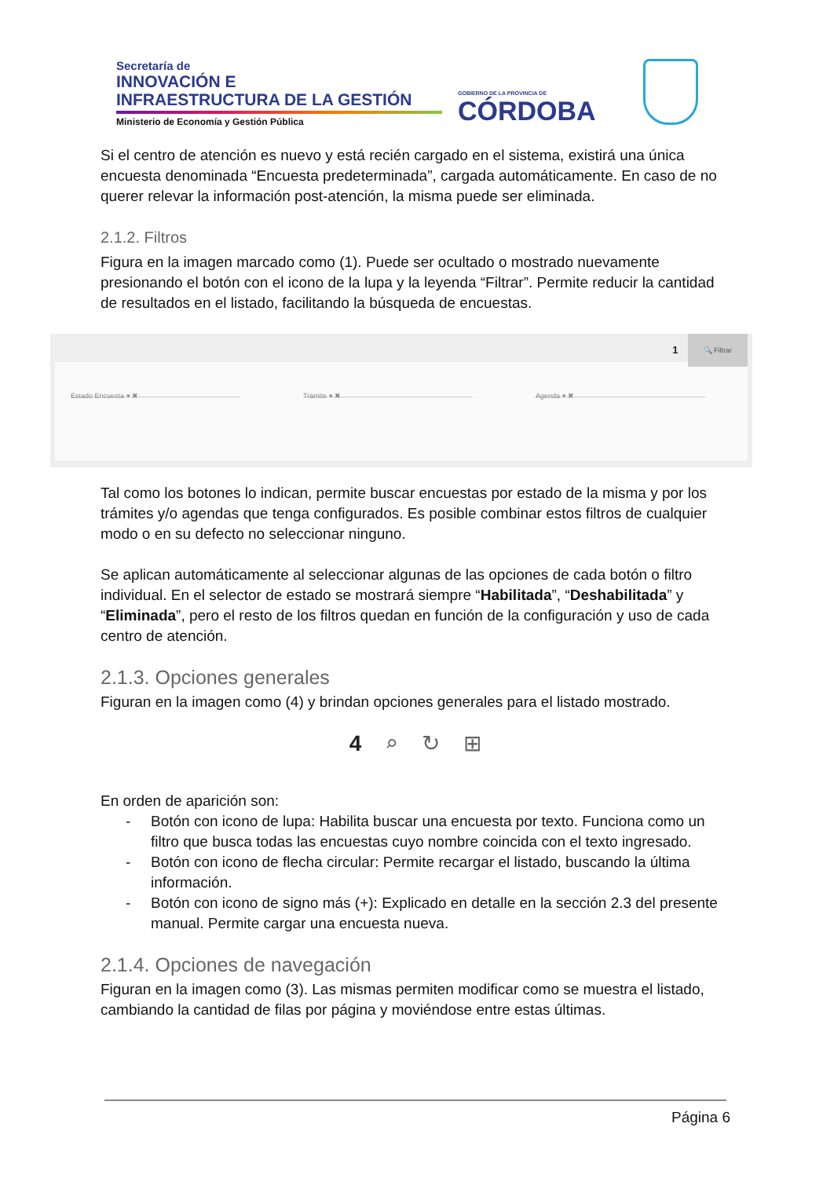Secretaría de
INNOVACIÓN E
INFRAESTRUCTURA DE LA GESTIÓN
Ministerio de Economía y Gestión Pública
GOBIERNO DE LA PROVINCIA DE
CÓRDOBA
Si el centro de atención es nuevo y está recién cargado en el sistema, existirá una única encuesta denominada “Encuesta predeterminada”, cargada automáticamente. En caso de no querer relevar la información post-atención, la misma puede ser eliminada.
2.1.2. Filtros
Figura en la imagen marcado como (1). Puede ser ocultado o mostrado nuevamente presionando el botón con el icono de la lupa y la leyenda “Filtrar”. Permite reducir la cantidad de resultados en el listado, facilitando la búsqueda de encuestas.
1 🔍 Filtrar
Estado Encuesta ▾ ✖ Trámite ▾ ✖ Agenda ▾ ✖
Tal como los botones lo indican, permite buscar encuestas por estado de la misma y por los trámites y/o agendas que tenga configurados. Es posible combinar estos filtros de cualquier modo o en su defecto no seleccionar ninguno.
Se aplican automáticamente al seleccionar algunas de las opciones de cada botón o filtro individual. En el selector de estado se mostrará siempre “Habilitada”, “Deshabilitada” y “Eliminada”, pero el resto de los filtros quedan en función de la configuración y uso de cada centro de atención.
2.1.3. Opciones generales
Figuran en la imagen como (4) y brindan opciones generales para el listado mostrado.
4 ⌕ ↻ ⊞
En orden de aparición son:
- Botón con icono de lupa: Habilita buscar una encuesta por texto. Funciona como un filtro que busca todas las encuestas cuyo nombre coincida con el texto ingresado.
- Botón con icono de flecha circular: Permite recargar el listado, buscando la última información.
- Botón con icono de signo más (+): Explicado en detalle en la sección 2.3 del presente manual. Permite cargar una encuesta nueva.
2.1.4. Opciones de navegación
Figuran en la imagen como (3). Las mismas permiten modificar como se muestra el listado, cambiando la cantidad de filas por página y moviéndose entre estas últimas.
Página 6